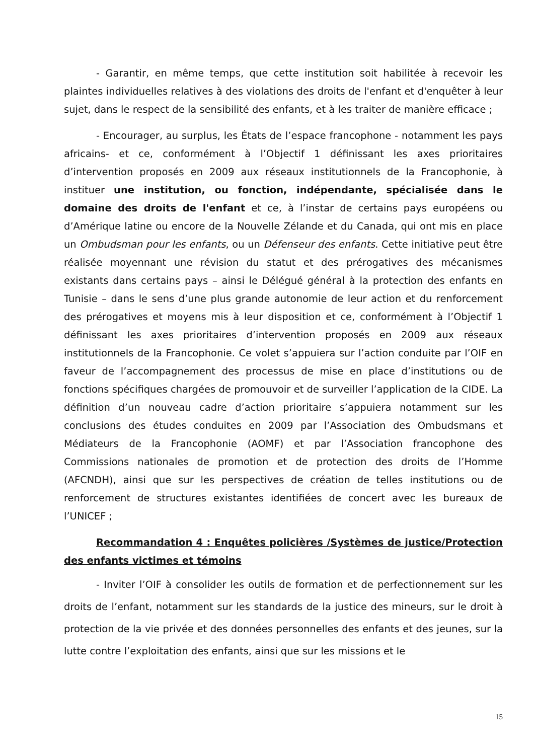- Garantir, en même temps, que cette institution soit habilitée à recevoir les plaintes individuelles relatives à des violations des droits de l'enfant et d'enquêter à leur sujet, dans le respect de la sensibilité des enfants, et à les traiter de manière efficace ;
- Encourager, au surplus, les États de l’espace francophone - notamment les pays africains- et ce, conformément à l’Objectif 1 définissant les axes prioritaires d’intervention proposés en 2009 aux réseaux institutionnels de la Francophonie, à instituer une institution, ou fonction, indépendante, spécialisée dans le domaine des droits de l'enfant et ce, à l’instar de certains pays européens ou d’Amérique latine ou encore de la Nouvelle Zélande et du Canada, qui ont mis en place un Ombudsman pour les enfants, ou un Défenseur des enfants. Cette initiative peut être réalisée moyennant une révision du statut et des prérogatives des mécanismes existants dans certains pays – ainsi le Délégué général à la protection des enfants en Tunisie – dans le sens d’une plus grande autonomie de leur action et du renforcement des prérogatives et moyens mis à leur disposition et ce, conformément à l’Objectif 1 définissant les axes prioritaires d’intervention proposés en 2009 aux réseaux institutionnels de la Francophonie. Ce volet s’appuiera sur l’action conduite par l’OIF en faveur de l’accompagnement des processus de mise en place d’institutions ou de fonctions spécifiques chargées de promouvoir et de surveiller l’application de la CIDE. La définition d’un nouveau cadre d’action prioritaire s’appuiera notamment sur les conclusions des études conduites en 2009 par l’Association des Ombudsmans et Médiateurs de la Francophonie (AOMF) et par l’Association francophone des Commissions nationales de promotion et de protection des droits de l’Homme (AFCNDH), ainsi que sur les perspectives de création de telles institutions ou de renforcement de structures existantes identifiées de concert avec les bureaux de l’UNICEF ;
Recommandation 4 : Enquêtes policières /Systèmes de justice/Protection des enfants victimes et témoins
- Inviter l’OIF à consolider les outils de formation et de perfectionnement sur les droits de l’enfant, notamment sur les standards de la justice des mineurs, sur le droit à protection de la vie privée et des données personnelles des enfants et des jeunes, sur la lutte contre l’exploitation des enfants, ainsi que sur les missions et le
15